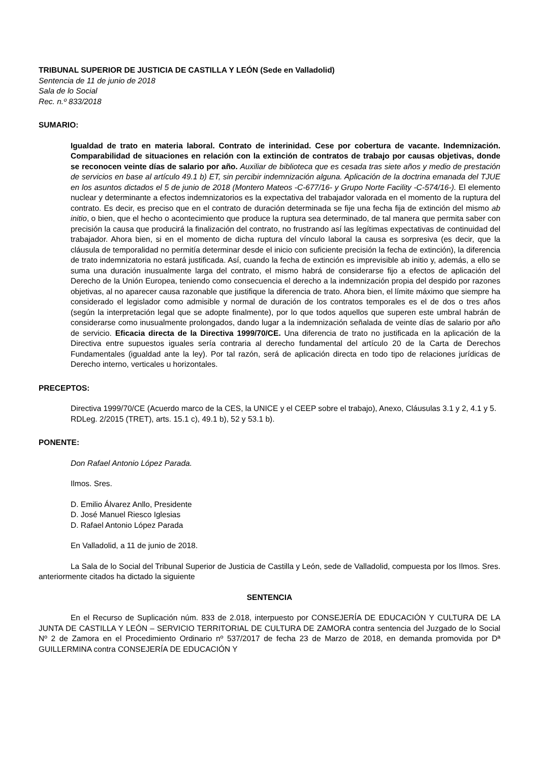TRIBUNAL SUPERIOR DE JUSTICIA DE CASTILLA Y LEÓN (Sede en Valladolid)
Sentencia de 11 de junio de 2018
Sala de lo Social
Rec. n.º 833/2018
SUMARIO:
Igualdad de trato en materia laboral. Contrato de interinidad. Cese por cobertura de vacante. Indemnización. Comparabilidad de situaciones en relación con la extinción de contratos de trabajo por causas objetivas, donde se reconocen veinte días de salario por año. Auxiliar de biblioteca que es cesada tras siete años y medio de prestación de servicios en base al artículo 49.1 b) ET, sin percibir indemnización alguna. Aplicación de la doctrina emanada del TJUE en los asuntos dictados el 5 de junio de 2018 (Montero Mateos -C-677/16- y Grupo Norte Facility -C-574/16-). El elemento nuclear y determinante a efectos indemnizatorios es la expectativa del trabajador valorada en el momento de la ruptura del contrato. Es decir, es preciso que en el contrato de duración determinada se fije una fecha fija de extinción del mismo ab initio, o bien, que el hecho o acontecimiento que produce la ruptura sea determinado, de tal manera que permita saber con precisión la causa que producirá la finalización del contrato, no frustrando así las legítimas expectativas de continuidad del trabajador. Ahora bien, si en el momento de dicha ruptura del vínculo laboral la causa es sorpresiva (es decir, que la cláusula de temporalidad no permitía determinar desde el inicio con suficiente precisión la fecha de extinción), la diferencia de trato indemnizatoria no estará justificada. Así, cuando la fecha de extinción es imprevisible ab initio y, además, a ello se suma una duración inusualmente larga del contrato, el mismo habrá de considerarse fijo a efectos de aplicación del Derecho de la Unión Europea, teniendo como consecuencia el derecho a la indemnización propia del despido por razones objetivas, al no aparecer causa razonable que justifique la diferencia de trato. Ahora bien, el límite máximo que siempre ha considerado el legislador como admisible y normal de duración de los contratos temporales es el de dos o tres años (según la interpretación legal que se adopte finalmente), por lo que todos aquellos que superen este umbral habrán de considerarse como inusualmente prolongados, dando lugar a la indemnización señalada de veinte días de salario por año de servicio. Eficacia directa de la Directiva 1999/70/CE. Una diferencia de trato no justificada en la aplicación de la Directiva entre supuestos iguales sería contraria al derecho fundamental del artículo 20 de la Carta de Derechos Fundamentales (igualdad ante la ley). Por tal razón, será de aplicación directa en todo tipo de relaciones jurídicas de Derecho interno, verticales u horizontales.
PRECEPTOS:
Directiva 1999/70/CE (Acuerdo marco de la CES, la UNICE y el CEEP sobre el trabajo), Anexo, Cláusulas 3.1 y 2, 4.1 y 5.
RDLeg. 2/2015 (TRET), arts. 15.1 c), 49.1 b), 52 y 53.1 b).
PONENTE:
Don Rafael Antonio López Parada.
Ilmos. Sres.
D. Emilio Álvarez Anllo, Presidente
D. José Manuel Riesco Iglesias
D. Rafael Antonio López Parada
En Valladolid, a 11 de junio de 2018.
La Sala de lo Social del Tribunal Superior de Justicia de Castilla y León, sede de Valladolid, compuesta por los Ilmos. Sres. anteriormente citados ha dictado la siguiente
SENTENCIA
En el Recurso de Suplicación núm. 833 de 2.018, interpuesto por CONSEJERÍA DE EDUCACIÓN Y CULTURA DE LA JUNTA DE CASTILLA Y LEÓN – SERVICIO TERRITORIAL DE CULTURA DE ZAMORA contra sentencia del Juzgado de lo Social Nº 2 de Zamora en el Procedimiento Ordinario nº 537/2017 de fecha 23 de Marzo de 2018, en demanda promovida por Dª GUILLERMINA contra CONSEJERÍA DE EDUCACIÓN Y